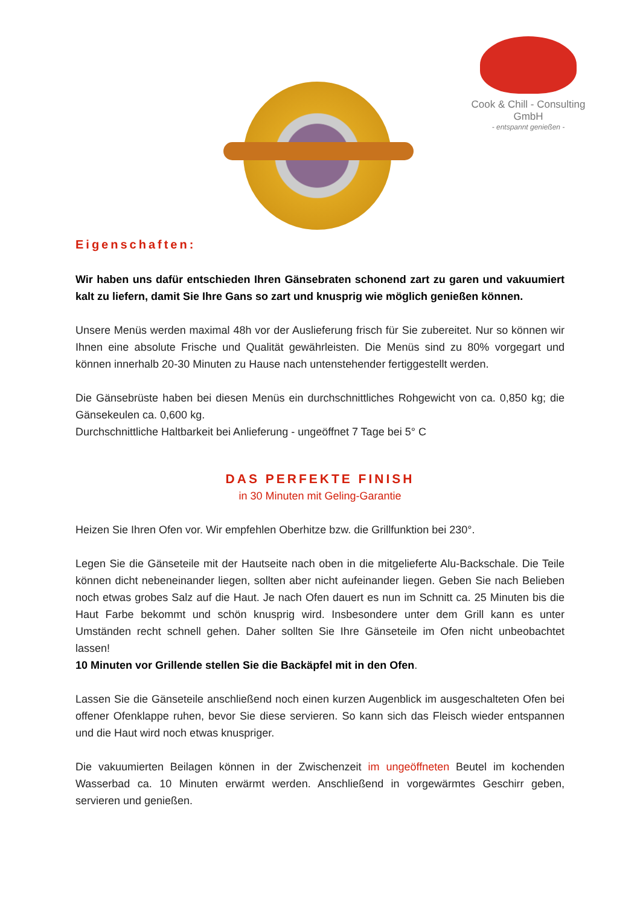Cook & Chill - Consulting GmbH
- entspannt genießen -
Eigenschaften:
Wir haben uns dafür entschieden Ihren Gänsebraten schonend zart zu garen und vakuumiert kalt zu liefern, damit Sie Ihre Gans so zart und knusprig wie möglich genießen können.
Unsere Menüs werden maximal 48h vor der Auslieferung frisch für Sie zubereitet. Nur so können wir Ihnen eine absolute Frische und Qualität gewährleisten. Die Menüs sind zu 80% vorgegart und können innerhalb 20-30 Minuten zu Hause nach untenstehender fertiggestellt werden.
Die Gänsebrüste haben bei diesen Menüs ein durchschnittliches Rohgewicht von ca. 0,850 kg; die Gänsekeulen ca. 0,600 kg.
Durchschnittliche Haltbarkeit bei Anlieferung - ungeöffnet 7 Tage bei 5° C
DAS PERFEKTE FINISH
in 30 Minuten mit Geling-Garantie
Heizen Sie Ihren Ofen vor. Wir empfehlen Oberhitze bzw. die Grillfunktion bei 230°.
Legen Sie die Gänseteile mit der Hautseite nach oben in die mitgelieferte Alu-Backschale. Die Teile können dicht nebeneinander liegen, sollten aber nicht aufeinander liegen. Geben Sie nach Belieben noch etwas grobes Salz auf die Haut. Je nach Ofen dauert es nun im Schnitt ca. 25 Minuten bis die Haut Farbe bekommt und schön knusprig wird. Insbesondere unter dem Grill kann es unter Umständen recht schnell gehen. Daher sollten Sie Ihre Gänseteile im Ofen nicht unbeobachtet lassen!
10 Minuten vor Grillende stellen Sie die Backäpfel mit in den Ofen.
Lassen Sie die Gänseteile anschließend noch einen kurzen Augenblick im ausgeschalteten Ofen bei offener Ofenklappe ruhen, bevor Sie diese servieren. So kann sich das Fleisch wieder entspannen und die Haut wird noch etwas knuspriger.
Die vakuumierten Beilagen können in der Zwischenzeit im ungeöffneten Beutel im kochenden Wasserbad ca. 10 Minuten erwärmt werden. Anschließend in vorgewärmtes Geschirr geben, servieren und genießen.